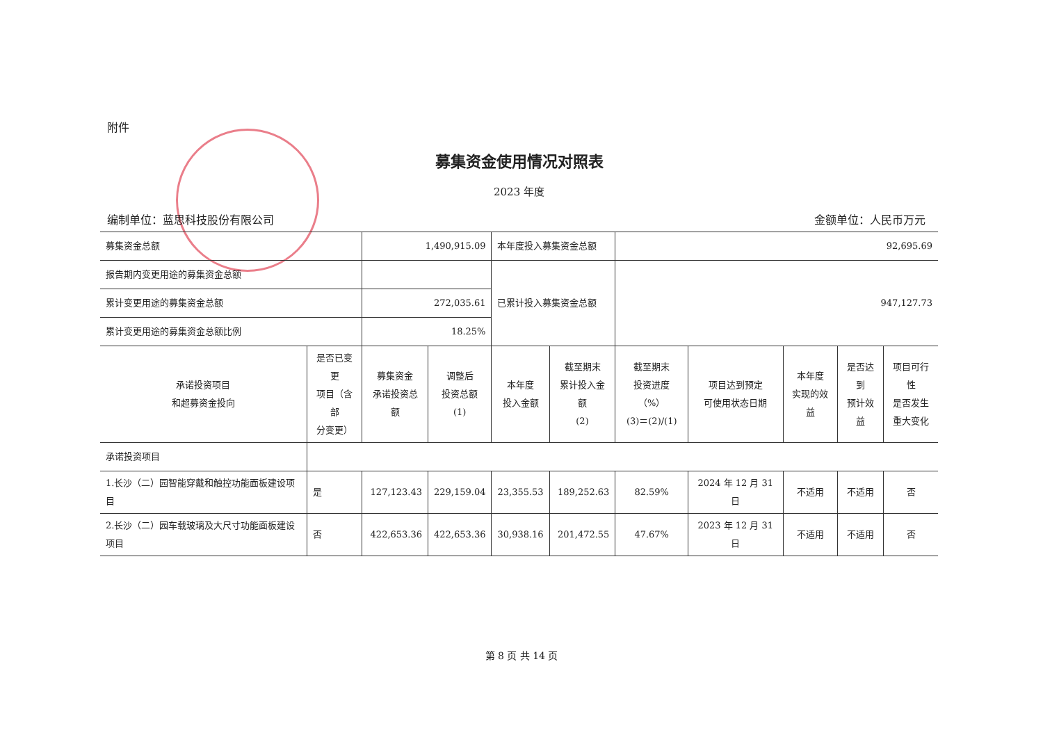附件
募集资金使用情况对照表
2023 年度
编制单位：蓝思科技股份有限公司 金额单位：人民币万元
| 募集资金总额 | | 1,490,915.09 | | 本年度投入募集资金总额 | | 92,695.69 | | | | |
| 报告期内变更用途的募集资金总额 | | | | 已累计投入募集资金总额 | | 947,127.73 | | | | |
| 累计变更用途的募集资金总额 | | 272,035.61 | | | | | | | | |
| 累计变更用途的募集资金总额比例 | | 18.25% | | | | | | | | |
| 承诺投资项目 和超募资金投向 | 是否已变更 项目（含部 分变更） | 募集资金 承诺投资总额 | 调整后 投资总额 (1) | 本年度 投入金额 | 截至期末 累计投入金额 (2) | 截至期末 投资进度（%） (3)＝(2)/(1) | 项目达到预定 可使用状态日期 | 本年度 实现的效益 | 是否达到 预计效益 | 项目可行性 是否发生 重大变化 |
| 承诺投资项目 | | | | | | | | | | |
| 1.长沙（二）园智能穿戴和触控功能面板建设项目 | 是 | 127,123.43 | 229,159.04 | 23,355.53 | 189,252.63 | 82.59% | 2024 年 12 月 31 日 | 不适用 | 不适用 | 否 |
| 2.长沙（二）园车载玻璃及大尺寸功能面板建设项目 | 否 | 422,653.36 | 422,653.36 | 30,938.16 | 201,472.55 | 47.67% | 2023 年 12 月 31 日 | 不适用 | 不适用 | 否 |
第 8 页 共 14 页